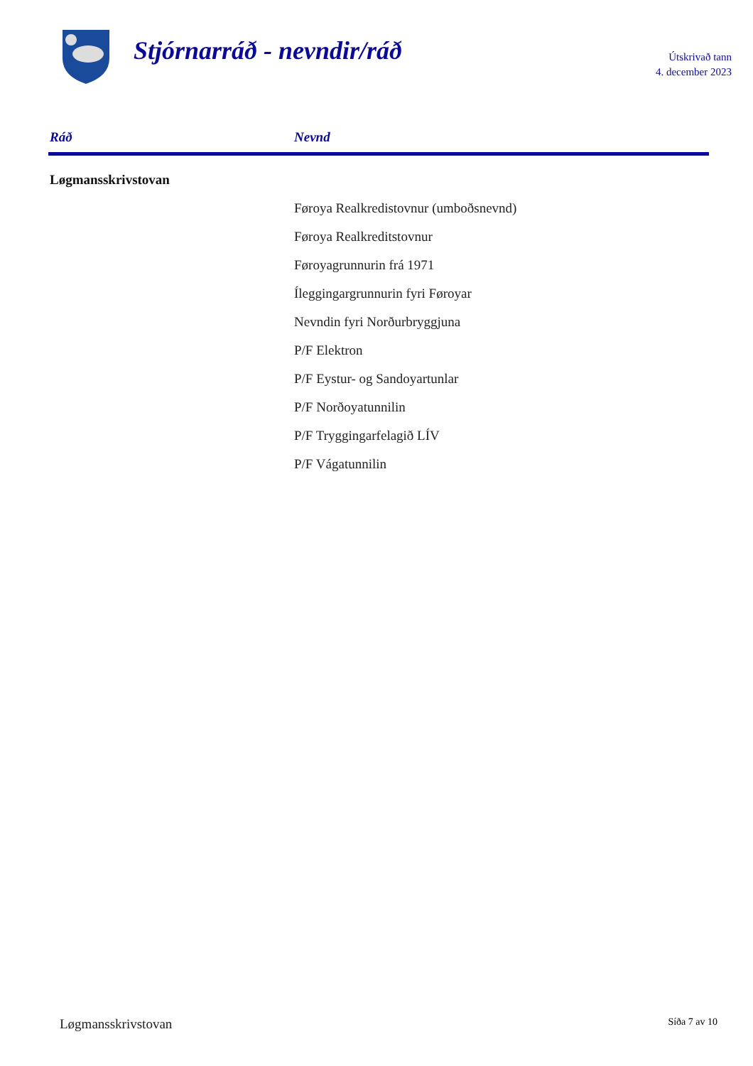Stjórnarráð - nevndir/ráð
Útskrivað tann
4. december 2023
| Ráð | Nevnd |
| --- | --- |
| Løgmansskrivstovan | |
| | Føroya Realkredistovnur (umboðsnevnd) |
| | Føroya Realkreditstovnur |
| | Føroyagrunnurin frá 1971 |
| | Íleggingargrunnurin fyri Føroyar |
| | Nevndin fyri Norðurbryggjuna |
| | P/F Elektron |
| | P/F Eystur- og Sandoyartunlar |
| | P/F Norðoyatunnilin |
| | P/F Tryggingarfelagið LÍV |
| | P/F Vágatunnilin |
Løgmansskrivstovan Síða 7 av 10